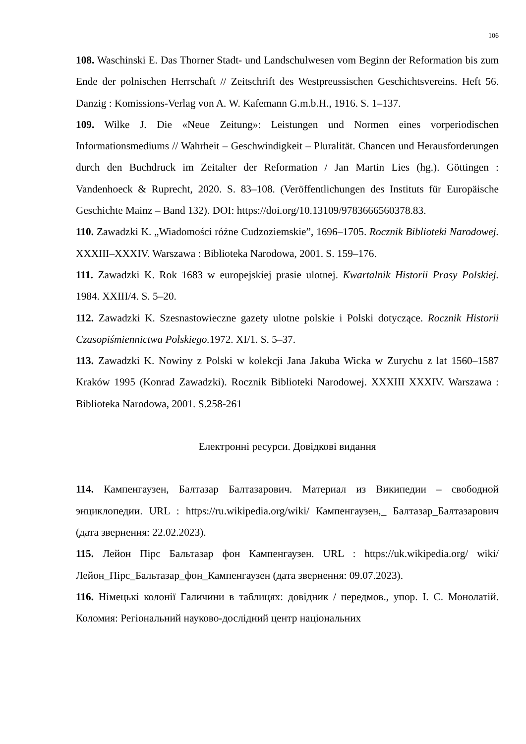106
108. Waschinski E. Das Thorner Stadt- und Landschulwesen vom Beginn der Reformation bis zum Ende der polnischen Herrschaft // Zeitschrift des Westpreussischen Geschichtsvereins. Heft 56. Danzig : Komissions-Verlag von A. W. Kafemann G.m.b.H., 1916. S. 1–137.
109. Wilke J. Die «Neue Zeitung»: Leistungen und Normen eines vorperiodischen Informationsmediums // Wahrheit – Geschwindigkeit – Pluralität. Chancen und Herausforderungen durch den Buchdruck im Zeitalter der Reformation / Jan Martin Lies (hg.). Göttingen : Vandenhoeck & Ruprecht, 2020. S. 83–108. (Veröffentlichungen des Instituts für Europäische Geschichte Mainz – Band 132). DOI: https://doi.org/10.13109/9783666560378.83.
110. Zawadzki K. „Wiadomości różne Cudzoziemskie”, 1696–1705. Rocznik Biblioteki Narodowej. XXXIII–XXXIV. Warszawa : Biblioteka Narodowa, 2001. S. 159–176.
111. Zawadzki K. Rok 1683 w europejskiej prasie ulotnej. Kwartalnik Historii Prasy Polskiej. 1984. XXIII/4. S. 5–20.
112. Zawadzki K. Szesnastowieczne gazety ulotne polskie i Polski dotyczące. Rocznik Historii Czasopiśmiennictwa Polskiego. 1972. XI/1. S. 5–37.
113. Zawadzki K. Nowiny z Polski w kolekcji Jana Jakuba Wicka w Zurychu z lat 1560–1587 Kraków 1995 (Konrad Zawadzki). Rocznik Biblioteki Narodowej. XXXIII XXXIV. Warszawa : Biblioteka Narodowa, 2001. S.258-261
Електронні ресурси. Довідкові видання
114. Кампенгаузен, Балтазар Балтазарович. Материал из Википедии – свободной энциклопедии. URL : https://ru.wikipedia.org/wiki/ Кампенгаузен,_ Балтазар_Балтазарович (дата звернення: 22.02.2023).
115. Лейон Пірс Бальтазар фон Кампенгаузен. URL : https://uk.wikipedia.org/ wiki/Лейон_Пірс_Бальтазар_фон_Кампенгаузен (дата звернення: 09.07.2023).
116. Німецькі колонії Галичини в таблицях: довідник / передмов., упор. І. С. Монолатій. Коломия: Регіональний науково-дослідний центр національних